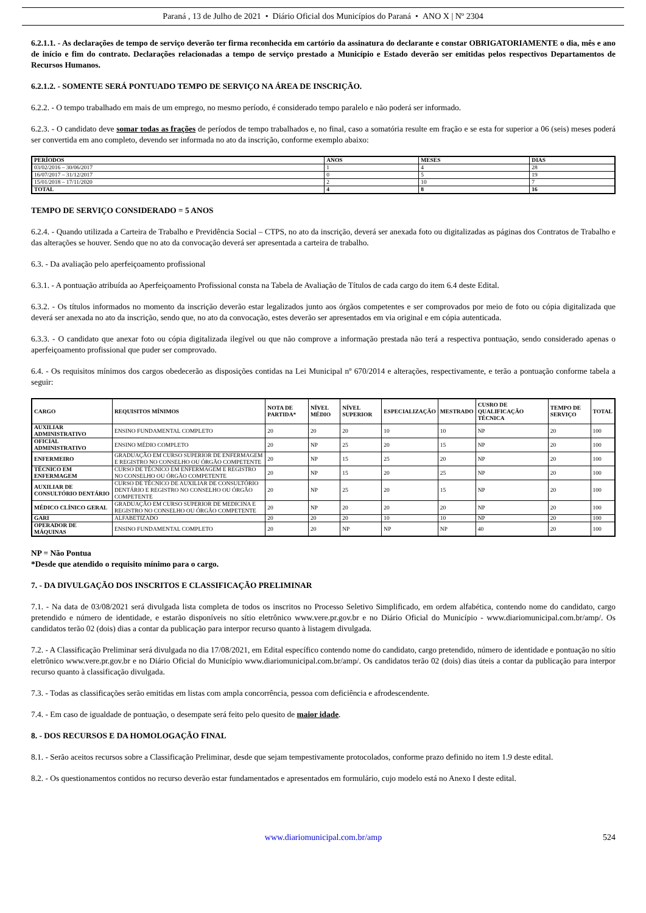Paraná , 13 de Julho de 2021 • Diário Oficial dos Municípios do Paraná • ANO X | Nº 2304
6.2.1.1. - As declarações de tempo de serviço deverão ter firma reconhecida em cartório da assinatura do declarante e constar OBRIGATORIAMENTE o dia, mês e ano de início e fim do contrato. Declarações relacionadas a tempo de serviço prestado a Município e Estado deverão ser emitidas pelos respectivos Departamentos de Recursos Humanos.
6.2.1.2. - SOMENTE SERÁ PONTUADO TEMPO DE SERVIÇO NA ÁREA DE INSCRIÇÃO.
6.2.2. - O tempo trabalhado em mais de um emprego, no mesmo período, é considerado tempo paralelo e não poderá ser informado.
6.2.3. - O candidato deve somar todas as frações de períodos de tempo trabalhados e, no final, caso a somatória resulte em fração e se esta for superior a 06 (seis) meses poderá ser convertida em ano completo, devendo ser informada no ato da inscrição, conforme exemplo abaixo:
| PERÍODOS | ANOS | MESES | DIAS |
| --- | --- | --- | --- |
| 03/02/2016 – 30/06/2017 | 1 | 4 | 28 |
| 16/07/2017 – 31/12/2017 | 0 | 5 | 19 |
| 15/01/2018 – 17/11/2020 | 2 | 10 | 7 |
| TOTAL | 4 | 8 | 16 |
TEMPO DE SERVIÇO CONSIDERADO = 5 ANOS
6.2.4. - Quando utilizada a Carteira de Trabalho e Previdência Social – CTPS, no ato da inscrição, deverá ser anexada foto ou digitalizadas as páginas dos Contratos de Trabalho e das alterações se houver. Sendo que no ato da convocação deverá ser apresentada a carteira de trabalho.
6.3. - Da avaliação pelo aperfeiçoamento profissional
6.3.1. - A pontuação atribuída ao Aperfeiçoamento Profissional consta na Tabela de Avaliação de Títulos de cada cargo do item 6.4 deste Edital.
6.3.2. - Os títulos informados no momento da inscrição deverão estar legalizados junto aos órgãos competentes e ser comprovados por meio de foto ou cópia digitalizada que deverá ser anexada no ato da inscrição, sendo que, no ato da convocação, estes deverão ser apresentados em via original e em cópia autenticada.
6.3.3. - O candidato que anexar foto ou cópia digitalizada ilegível ou que não comprove a informação prestada não terá a respectiva pontuação, sendo considerado apenas o aperfeiçoamento profissional que puder ser comprovado.
6.4. - Os requisitos mínimos dos cargos obedecerão as disposições contidas na Lei Municipal nº 670/2014 e alterações, respectivamente, e terão a pontuação conforme tabela a seguir:
| CARGO | REQUISITOS MÍNIMOS | NOTA DE PARTIDA* | NÍVEL MÉDIO | NÍVEL SUPERIOR | ESPECIALIZAÇÃO | MESTRADO | CUSRO DE QUALIFICAÇÃO TÉCNICA | TEMPO DE SERVIÇO | TOTAL |
| --- | --- | --- | --- | --- | --- | --- | --- | --- | --- |
| AUXILIAR ADMINISTRATIVO | ENSINO FUNDAMENTAL COMPLETO | 20 | 20 | 20 | 10 | 10 | NP | 20 | 100 |
| OFICIAL ADMINISTRATIVO | ENSINO MÉDIO COMPLETO | 20 | NP | 25 | 20 | 15 | NP | 20 | 100 |
| ENFERMEIRO | GRADUAÇÃO EM CURSO SUPERIOR DE ENFERMAGEM E REGISTRO NO CONSELHO OU ÓRGÃO COMPETENTE | 20 | NP | 15 | 25 | 20 | NP | 20 | 100 |
| TÉCNICO EM ENFERMAGEM | CURSO DE TÉCNICO EM ENFERMAGEM E REGISTRO NO CONSELHO OU ÓRGÃO COMPETENTE | 20 | NP | 15 | 20 | 25 | NP | 20 | 100 |
| AUXILIAR DE CONSULTÓRIO DENTÁRIO | CURSO DE TÉCNICO DE AUXILIAR DE CONSULTÓRIO DENTÁRIO E REGISTRO NO CONSELHO OU ÓRGÃO COMPETENTE | 20 | NP | 25 | 20 | 15 | NP | 20 | 100 |
| MÉDICO CLÍNICO GERAL | GRADUAÇÃO EM CURSO SUPERIOR DE MEDICINA E REGISTRO NO CONSELHO OU ÓRGÃO COMPETENTE | 20 | NP | 20 | 20 | 20 | NP | 20 | 100 |
| GARI | ALFABETIZADO | 20 | 20 | 20 | 10 | 10 | NP | 20 | 100 |
| OPERADOR DE MÁQUINAS | ENSINO FUNDAMENTAL COMPLETO | 20 | 20 | NP | NP | NP | 40 | 20 | 100 |
NP = Não Pontua
*Desde que atendido o requisito mínimo para o cargo.
7. - DA DIVULGAÇÃO DOS INSCRITOS E CLASSIFICAÇÃO PRELIMINAR
7.1. - Na data de 03/08/2021 será divulgada lista completa de todos os inscritos no Processo Seletivo Simplificado, em ordem alfabética, contendo nome do candidato, cargo pretendido e número de identidade, e estarão disponíveis no sítio eletrônico www.vere.pr.gov.br e no Diário Oficial do Município - www.diariomunicipal.com.br/amp/. Os candidatos terão 02 (dois) dias a contar da publicação para interpor recurso quanto à listagem divulgada.
7.2. - A Classificação Preliminar será divulgada no dia 17/08/2021, em Edital específico contendo nome do candidato, cargo pretendido, número de identidade e pontuação no sítio eletrônico www.vere.pr.gov.br e no Diário Oficial do Município www.diariomunicipal.com.br/amp/. Os candidatos terão 02 (dois) dias úteis a contar da publicação para interpor recurso quanto à classificação divulgada.
7.3. - Todas as classificações serão emitidas em listas com ampla concorrência, pessoa com deficiência e afrodescendente.
7.4. - Em caso de igualdade de pontuação, o desempate será feito pelo quesito de maior idade.
8. - DOS RECURSOS E DA HOMOLOGAÇÃO FINAL
8.1. - Serão aceitos recursos sobre a Classificação Preliminar, desde que sejam tempestivamente protocolados, conforme prazo definido no item 1.9 deste edital.
8.2. - Os questionamentos contidos no recurso deverão estar fundamentados e apresentados em formulário, cujo modelo está no Anexo I deste edital.
www.diariomunicipal.com.br/amp 524